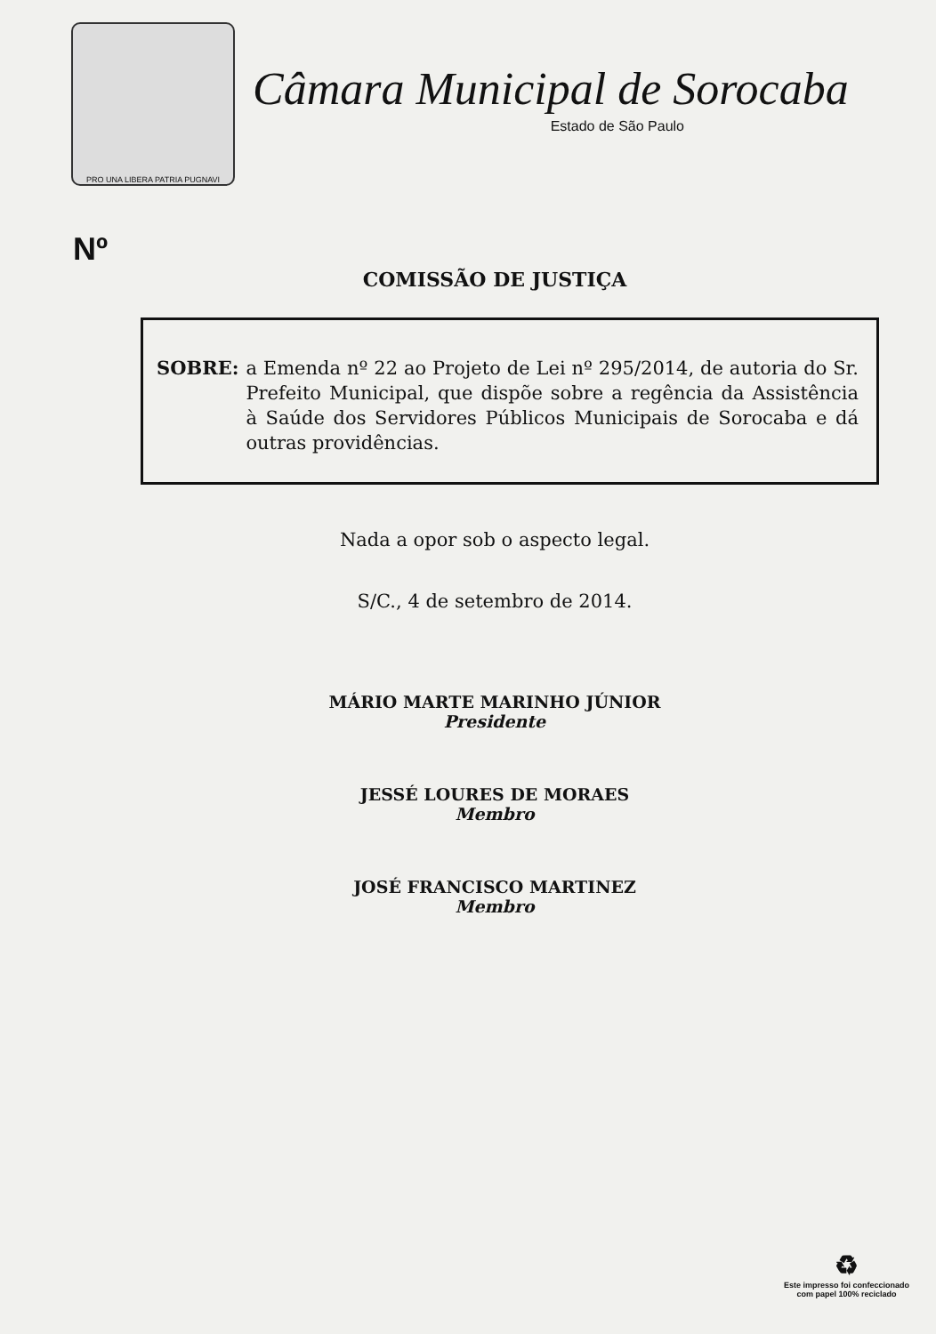PRO UNA LIBERA PATRIA PUGNAVI
Câmara Municipal de Sorocaba
Estado de São Paulo
Nº
COMISSÃO DE JUSTIÇA
SOBRE: a Emenda nº 22 ao Projeto de Lei nº 295/2014, de autoria do Sr. Prefeito Municipal, que dispõe sobre a regência da Assistência à Saúde dos Servidores Públicos Municipais de Sorocaba e dá outras providências.
Nada a opor sob o aspecto legal.
S/C., 4 de setembro de 2014.
MÁRIO MARTE MARINHO JÚNIOR
Presidente
JESSÉ LOURES DE MORAES
Membro
JOSÉ FRANCISCO MARTINEZ
Membro
♻
Este impresso foi confeccionado
com papel 100% reciclado